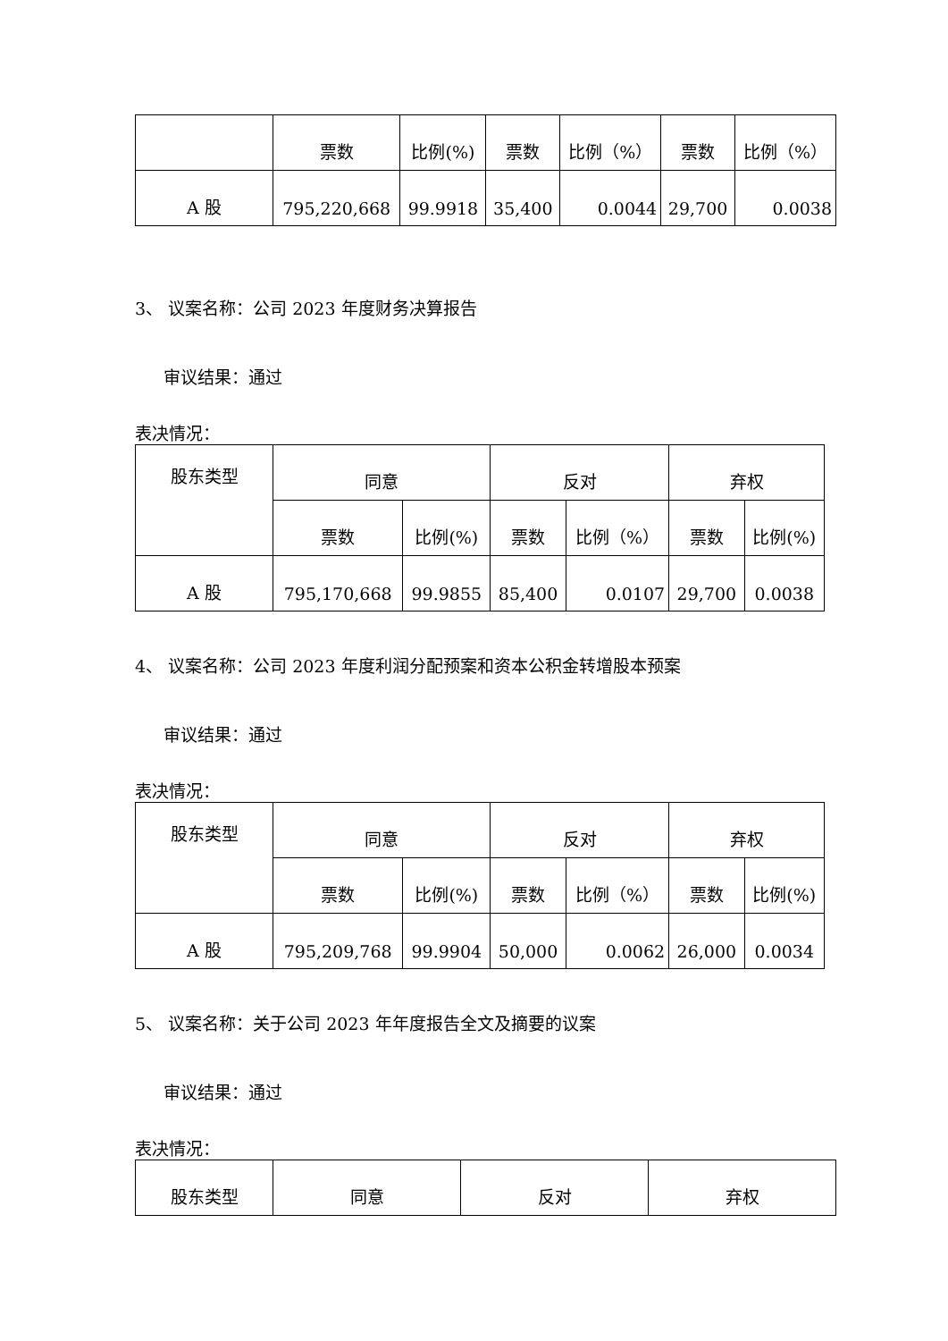| | 票数 | 比例(%) | 票数 | 比例（%） | 票数 | 比例（%） |
| A 股 | 795,220,668 | 99.9918 | 35,400 | 0.0044 | 29,700 | 0.0038 |
3、 议案名称：公司 2023 年度财务决算报告
审议结果：通过
表决情况：
| 股东类型 | 同意 | | 反对 | | 弃权 | |
| | 票数 | 比例(%) | 票数 | 比例（%） | 票数 | 比例(%) |
| A 股 | 795,170,668 | 99.9855 | 85,400 | 0.0107 | 29,700 | 0.0038 |
4、 议案名称：公司 2023 年度利润分配预案和资本公积金转增股本预案
审议结果：通过
表决情况：
| 股东类型 | 同意 | | 反对 | | 弃权 | |
| | 票数 | 比例(%) | 票数 | 比例（%） | 票数 | 比例(%) |
| A 股 | 795,209,768 | 99.9904 | 50,000 | 0.0062 | 26,000 | 0.0034 |
5、 议案名称：关于公司 2023 年年度报告全文及摘要的议案
审议结果：通过
表决情况：
| 股东类型 | 同意 | 反对 | 弃权 |